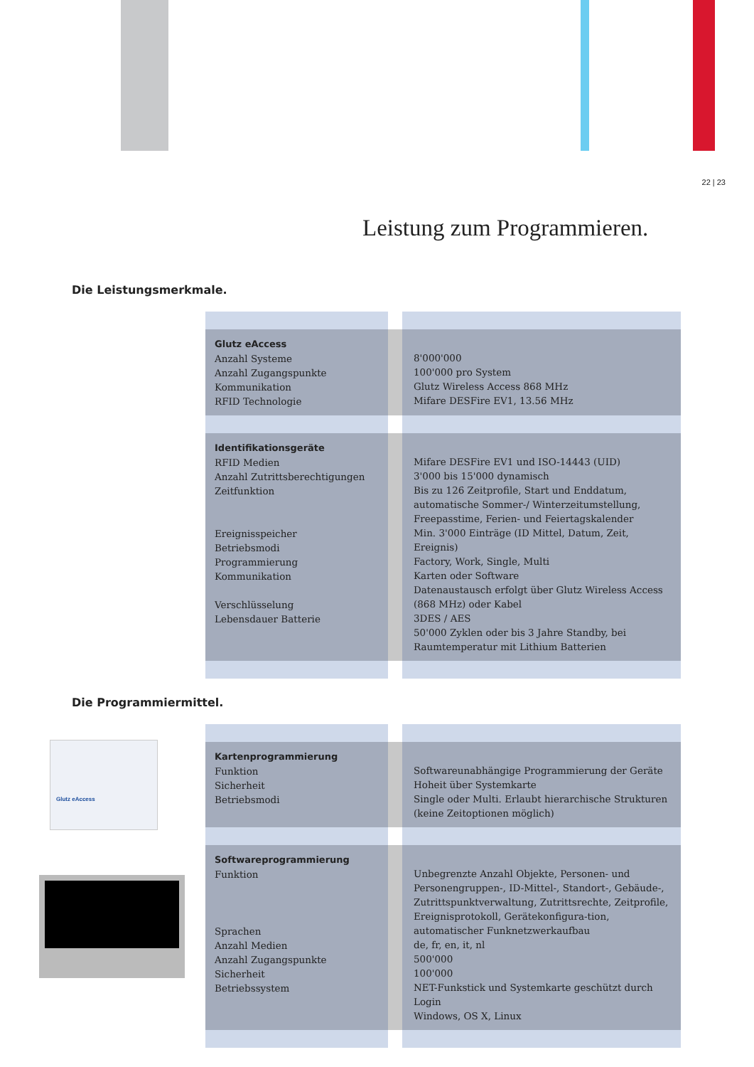22 | 23
Leistung zum Programmieren.
Die Leistungsmerkmale.
| Glutz eAccess Anzahl Systeme Anzahl Zugangspunkte Kommunikation RFID Technologie | | 8'000'000 100'000 pro System Glutz Wireless Access 868 MHz Mifare DESFire EV1, 13.56 MHz |
| Identifikationsgeräte RFID Medien Anzahl Zutrittsberechtigungen Zeitfunktion Ereignisspeicher Betriebsmodi Programmierung Kommunikation Verschlüsselung Lebensdauer Batterie | | Mifare DESFire EV1 und ISO-14443 (UID) 3'000 bis 15'000 dynamisch Bis zu 126 Zeitprofile, Start und Enddatum, automatische Sommer-/ Winterzeitumstellung, Freepasstime, Ferien- und Feiertagskalender Min. 3'000 Einträge (ID Mittel, Datum, Zeit, Ereignis) Factory, Work, Single, Multi Karten oder Software Datenaustausch erfolgt über Glutz Wireless Access (868 MHz) oder Kabel 3DES / AES 50'000 Zyklen oder bis 3 Jahre Standby, bei Raumtemperatur mit Lithium Batterien |
Die Programmiermittel.
Glutz eAccess
| Kartenprogrammierung Funktion Sicherheit Betriebsmodi | | Softwareunabhängige Programmierung der Geräte Hoheit über Systemkarte Single oder Multi. Erlaubt hierarchische Strukturen (keine Zeitoptionen möglich) |
| Softwareprogrammierung Funktion Sprachen Anzahl Medien Anzahl Zugangspunkte Sicherheit Betriebssystem | | Unbegrenzte Anzahl Objekte, Personen- und Personengruppen-, ID-Mittel-, Standort-, Gebäude-, Zutrittspunktverwaltung, Zutrittsrechte, Zeitprofile, Ereignisprotokoll, Gerätekonfigura-tion, automatischer Funknetzwerkaufbau de, fr, en, it, nl 500'000 100'000 NET-Funkstick und Systemkarte geschützt durch Login Windows, OS X, Linux |